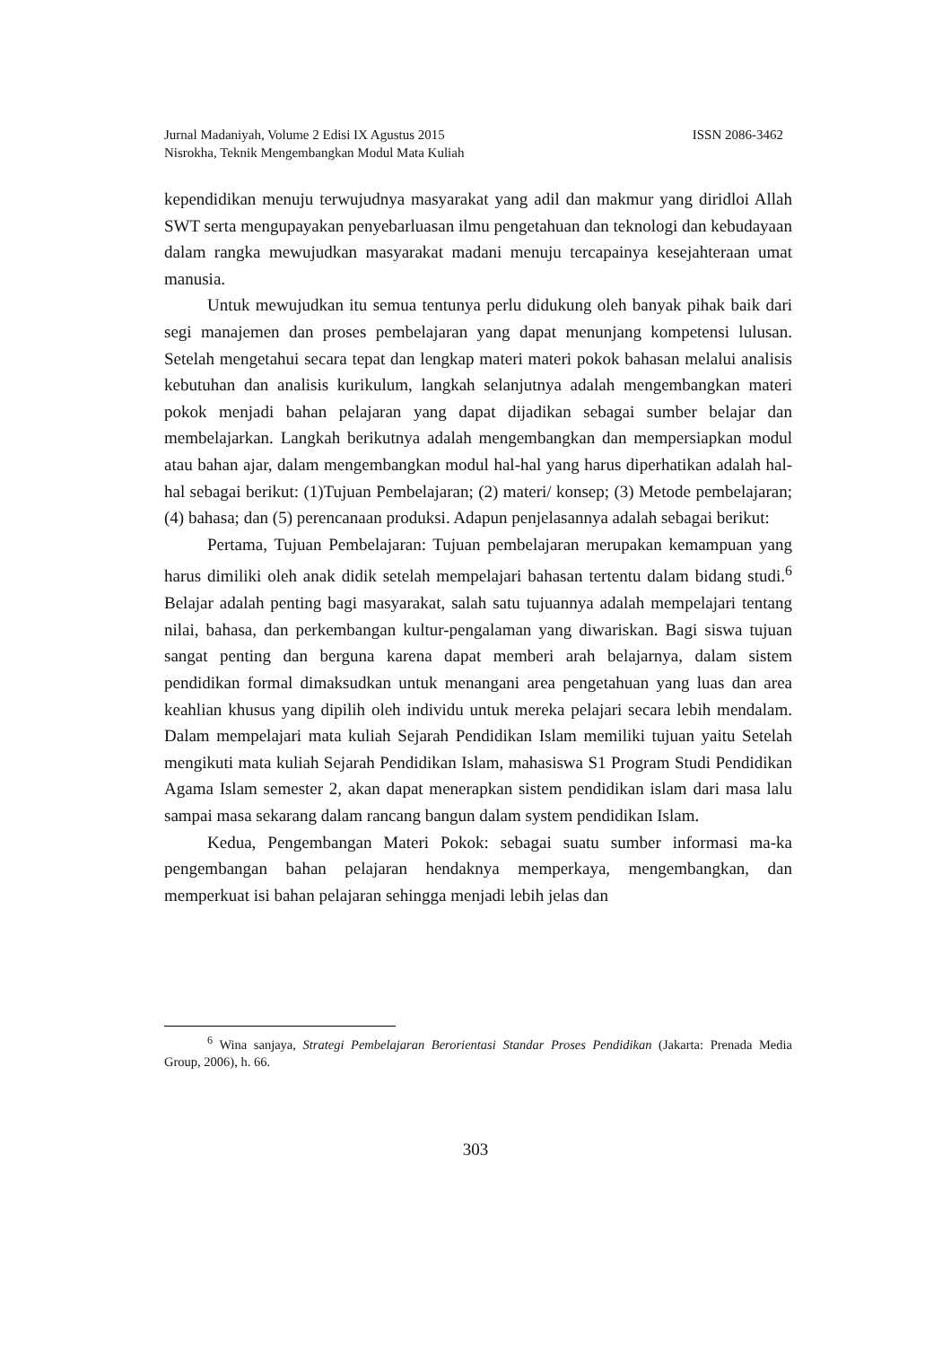Jurnal Madaniyah, Volume 2 Edisi IX Agustus 2015 ISSN 2086-3462
Nisrokha, Teknik Mengembangkan Modul Mata Kuliah
kependidikan menuju terwujudnya masyarakat yang adil dan makmur yang diridloi Allah SWT serta mengupayakan penyebarluasan ilmu pengetahuan dan teknologi dan kebudayaan dalam rangka mewujudkan masyarakat madani menuju tercapainya kesejahteraan umat manusia.
Untuk mewujudkan itu semua tentunya perlu didukung oleh banyak pihak baik dari segi manajemen dan proses pembelajaran yang dapat menunjang kompetensi lulusan. Setelah mengetahui secara tepat dan lengkap materi materi pokok bahasan melalui analisis kebutuhan dan analisis kurikulum, langkah selanjutnya adalah mengembangkan materi pokok menjadi bahan pelajaran yang dapat dijadikan sebagai sumber belajar dan membelajarkan. Langkah berikutnya adalah mengembangkan dan mempersiapkan modul atau bahan ajar, dalam mengembangkan modul hal-hal yang harus diperhatikan adalah hal-hal sebagai berikut: (1)Tujuan Pembelajaran; (2) materi/ konsep; (3) Metode pembelajaran; (4) bahasa; dan (5) perencanaan produksi. Adapun penjelasannya adalah sebagai berikut:
Pertama, Tujuan Pembelajaran: Tujuan pembelajaran merupakan kemampuan yang harus dimiliki oleh anak didik setelah mempelajari bahasan tertentu dalam bidang studi.<sup>6</sup> Belajar adalah penting bagi masyarakat, salah satu tujuannya adalah mempelajari tentang nilai, bahasa, dan perkembangan kultur-pengalaman yang diwariskan. Bagi siswa tujuan sangat penting dan berguna karena dapat memberi arah belajarnya, dalam sistem pendidikan formal dimaksudkan untuk menangani area pengetahuan yang luas dan area keahlian khusus yang dipilih oleh individu untuk mereka pelajari secara lebih mendalam. Dalam mempelajari mata kuliah Sejarah Pendidikan Islam memiliki tujuan yaitu Setelah mengikuti mata kuliah Sejarah Pendidikan Islam, mahasiswa S1 Program Studi Pendidikan Agama Islam semester 2, akan dapat menerapkan sistem pendidikan islam dari masa lalu sampai masa sekarang dalam rancang bangun dalam system pendidikan Islam.
Kedua, Pengembangan Materi Pokok: sebagai suatu sumber informasi ma-ka pengembangan bahan pelajaran hendaknya memperkaya, mengembangkan, dan memperkuat isi bahan pelajaran sehingga menjadi lebih jelas dan
<sup>6</sup> Wina sanjaya, Strategi Pembelajaran Berorientasi Standar Proses Pendidikan (Jakarta: Prenada Media Group, 2006), h. 66.
303